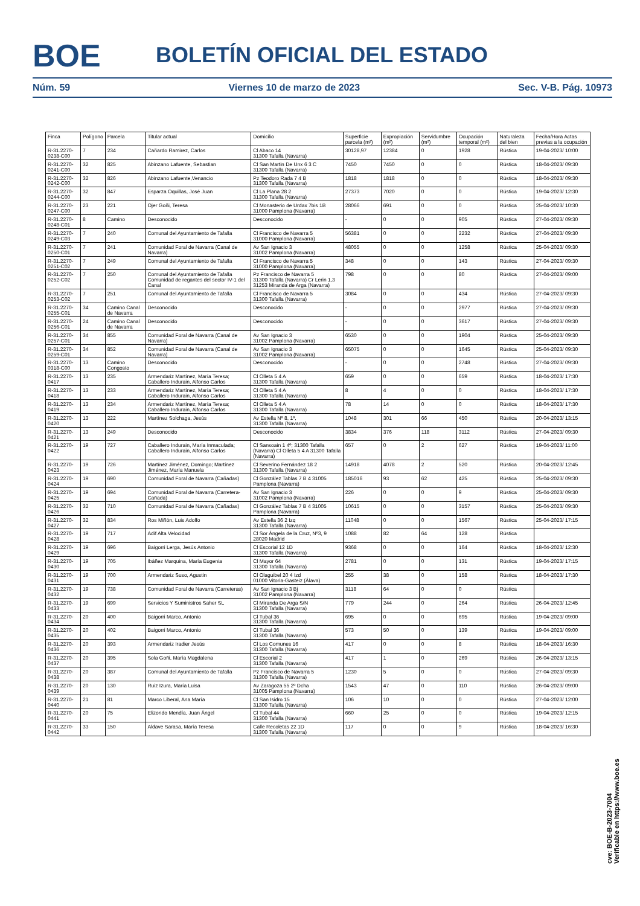BOE BOLETÍN OFICIAL DEL ESTADO
Núm. 59 Viernes 10 de marzo de 2023 Sec. V-B. Pág. 10973
| Finca | Polígono | Parcela | Titular actual | Domicilio | Superficie parcela (m²) | Expropiación (m²) | Servidumbre (m²) | Ocupación temporal (m²) | Naturaleza del bien | Fecha/Hora Actas previas a la ocupación |
| --- | --- | --- | --- | --- | --- | --- | --- | --- | --- | --- |
| R-31.2270-0238-C00 | 7 | 234 | Cañardo Ramirez, Carlos | Cl Abaco 14 31300 Tafalla (Navarra) | 30128,97 | 12384 | 0 | 1928 | Rústica | 19-04-2023/ 10:00 |
| R-31.2270-0241-C00 | 32 | 825 | Abinzano Lafuente, Sebastian | Cl San Martin De Unx 6 3 C 31300 Tafalla (Navarra) | 7450 | 7450 | 0 | 0 | Rústica | 18-04-2023/ 09:30 |
| R-31.2270-0242-C00 | 32 | 826 | Abinzano Lafuente,Venancio | Pz Teodoro Rada 7 4 B 31300 Tafalla (Navarra) | 1818 | 1818 | 0 | 0 | Rústica | 18-04-2023/ 09:30 |
| R-31.2270-0244-C00 | 32 | 847 | Esparza Oquillas, José Juan | Cl La Plana 28 2 31300 Tafalla (Navarra) | 27373 | 7020 | 0 | 0 | Rústica | 19-04-2023/ 12:30 |
| R-31.2270-0247-C00 | 23 | 221 | Ojer Goñi, Teresa | Cl Monasterio de Urdax 7bis 1B 31000 Pamplona (Navarra) | 28066 | 691 | 0 | 0 | Rústica | 25-04-2023/ 10:30 |
| R-31.2270-0248-C01 | 8 | Camino | Desconocido | Desconocido | - | 0 | 0 | 905 | Rústica | 27-04-2023/ 09:30 |
| R-31.2270-0249-C03 | 7 | 240 | Comunal del Ayuntamiento de Tafalla | Cl Francisco de Navarra 5 31000 Pamplona (Navarra) | 56381 | 0 | 0 | 2232 | Rústica | 27-04-2023/ 09:30 |
| R-31.2270-0250-C01 | 7 | 241 | Comunidad Foral de Navarra (Canal de Navarra) | Av San Ignacio 3 31002 Pamplona (Navarra) | 48055 | 0 | 0 | 1258 | Rústica | 25-04-2023/ 09:30 |
| R-31.2270-0251-C02 | 7 | 249 | Comunal del Ayuntamiento de Tafalla | Cl Francisco de Navarra 5 31000 Pamplona (Navarra) | 348 | 0 | 0 | 143 | Rústica | 27-04-2023/ 09:30 |
| R-31.2270-0252-C02 | 7 | 250 | Comunal del Ayuntamiento de Tafalla Comunidad de regantes del sector IV-1 del Canal | Pz Francisco de Navarra 5 31300 Tafalla (Navarra) Cr Lerin 1,3 31253 Miranda de Arga (Navarra) | 798 | 0 | 0 | 80 | Rústica | 27-04-2023/ 09:00 |
| R-31.2270-0253-C02 | 7 | 251 | Comunal del Ayuntamiento de Tafalla | Cl Francisco de Navarra 5 31300 Tafalla (Navarra) | 3084 | 0 | 0 | 434 | Rústica | 27-04-2023/ 09:30 |
| R-31.2270-0255-C01 | 34 | Camino Canal de Navarra | Desconocido | Desconocido | - | 0 | 0 | 2977 | Rústica | 27-04-2023/ 09:30 |
| R-31.2270-0256-C01 | 24 | Camino Canal de Navarra | Desconocido | Desconocido | - | 0 | 0 | 3617 | Rústica | 27-04-2023/ 09:30 |
| R-31.2270-0257-C01 | 34 | 855 | Comunidad Foral de Navarra (Canal de Navarra) | Av San Ignacio 3 31002 Pamplona (Navarra) | 6530 | 0 | 0 | 1904 | Rústica | 25-04-2023/ 09:30 |
| R-31.2270-0259-C01 | 34 | 852 | Comunidad Foral de Navarra (Canal de Navarra) | Av San Ignacio 3 31002 Pamplona (Navarra) | 65075 | 0 | 0 | 1645 | Rústica | 25-04-2023/ 09:30 |
| R-31.2270-0318-C00 | 13 | Camino Congosto | Desconocido | Desconocido | - | 0 | 0 | 2748 | Rústica | 27-04-2023/ 09:30 |
| R-31.2270-0417 | 13 | 235 | Armendariz Martínez, María Teresa; Caballero Indurain, Alfonso Carlos | Cl Olleta 5 4 A 31300 Tafalla (Navarra) | 659 | 0 | 0 | 659 | Rústica | 18-04-2023/ 17:30 |
| R-31.2270-0418 | 13 | 233 | Armendariz Martínez, María Teresa; Caballero Indurain, Alfonso Carlos | Cl Olleta 5 4 A 31300 Tafalla (Navarra) | 8 | 4 | 0 | 0 | Rústica | 18-04-2023/ 17:30 |
| R-31.2270-0419 | 13 | 234 | Armendariz Martínez, María Teresa; Caballero Indurain, Alfonso Carlos | Cl Olleta 5 4 A 31300 Tafalla (Navarra) | 78 | 14 | 0 | 0 | Rústica | 18-04-2023/ 17:30 |
| R-31.2270-0420 | 13 | 222 | Martínez Solchaga, Jesús | Av Estella Nº 8, 1º, 31300 Tafalla (Navarra) | 1048 | 301 | 66 | 450 | Rústica | 20-04-2023/ 13:15 |
| R-31.2270-0421 | 13 | 249 | Desconocido | Desconocido | 3834 | 376 | 118 | 3112 | Rústica | 27-04-2023/ 09:30 |
| R-31.2270-0422 | 19 | 727 | Caballero Indurain, María Inmaculada; Caballero Indurain, Alfonso Carlos | Cl Sansoain 1 4º; 31300 Tafalla (Navarra) Cl Olleta 5 4 A 31300 Tafalla (Navarra) | 657 | 0 | 2 | 627 | Rústica | 19-04-2023/ 11:00 |
| R-31.2270-0423 | 19 | 726 | Martínez Jiménez, Domingo; Martínez Jiménez, María Manuela | Cl Severino Fernández 18 2 31300 Tafalla (Navarra) | 14918 | 4078 | 2 | 520 | Rústica | 20-04-2023/ 12:45 |
| R-31.2270-0424 | 19 | 690 | Comunidad Foral de Navarra (Cañadas) | Cl González Tablas 7 B 4 31005 Pamplona (Navarra) | 185016 | 93 | 62 | 425 | Rústica | 25-04-2023/ 09:30 |
| R-31.2270-0425 | 19 | 694 | Comunidad Foral de Navarra (Carretera-Cañada) | Av San Ignacio 3 31002 Pamplona (Navarra) | 226 | 0 | 0 | 9 | Rústica | 25-04-2023/ 09:30 |
| R-31.2270-0426 | 32 | 710 | Comunidad Foral de Navarra (Cañadas) | Cl González Tablas 7 B 4 31005 Pamplona (Navarra) | 10615 | 0 | 0 | 3157 | Rústica | 25-04-2023/ 09:30 |
| R-31.2270-0427 | 32 | 834 | Ros Miñón, Luis Adolfo | Av Estella 36 2 Izq 31300 Tafalla (Navarra) | 11048 | 0 | 0 | 1567 | Rústica | 25-04-2023/ 17:15 |
| R-31.2270-0428 | 19 | 717 | Adif Alta Velocidad | Cl Sor Ángela de la Cruz, Nº3, 9 28020 Madrid | 1088 | 82 | 64 | 128 | Rústica | |
| R-31.2270-0429 | 19 | 696 | Baigorri Lerga, Jesús Antonio | Cl Escorial 12 1D 31300 Tafalla (Navarra) | 9368 | 0 | 0 | 164 | Rústica | 18-04-2023/ 12:30 |
| R-31.2270-0430 | 19 | 705 | Ibáñez Marquina, María Eugenia | Cl Mayor 64 31300 Tafalla (Navarra) | 2781 | 0 | 0 | 131 | Rústica | 19-04-2023/ 17:15 |
| R-31.2270-0431 | 19 | 700 | Armendariz Suso, Agustin | Cl Olaguibel 20 4 Izd 01000 Vitoria-Gasteiz (Álava) | 255 | 38 | 0 | 158 | Rústica | 18-04-2023/ 17:30 |
| R-31.2270-0432 | 19 | 738 | Comunidad Foral de Navarra (Carreteras) | Av San Ignacio 3 Bj 31002 Pamplona (Navarra) | 3118 | 64 | 0 | 0 | Rústica | |
| R-31.2270-0433 | 19 | 699 | Servicios Y Suministros Saher SL | Cl Miranda De Arga S/N 31300 Tafalla (Navarra) | 779 | 244 | 0 | 264 | Rústica | 26-04-2023/ 12:45 |
| R-31.2270-0434 | 20 | 400 | Baigorri Marco, Antonio | Cl Tubal 36 31300 Tafalla (Navarra) | 695 | 0 | 0 | 695 | Rústica | 19-04-2023/ 09:00 |
| R-31.2270-0435 | 20 | 402 | Baigorri Marco, Antonio | Cl Tubal 36 31300 Tafalla (Navarra) | 573 | 50 | 0 | 139 | Rústica | 19-04-2023/ 09:00 |
| R-31.2270-0436 | 20 | 393 | Armendariz Iradier Jesús | Cl Los Comunes 16 31300 Tafalla (Navarra) | 417 | 0 | 0 | 8 | Rústica | 18-04-2023/ 16:30 |
| R-31.2270-0437 | 20 | 395 | Sola Goñi, María Magdalena | Cl Escorial 2 31300 Tafalla (Navarra) | 417 | 1 | 0 | 269 | Rústica | 26-04-2023/ 13:15 |
| R-31.2270-0438 | 20 | 387 | Comunal del Ayuntamiento de Tafalla | Pz Francisco de Navarra 5 31300 Tafalla (Navarra) | 1230 | 5 | 0 | 0 | Rústica | 27-04-2023/ 09:30 |
| R-31.2270-0439 | 20 | 130 | Ruiz Izura, María Luisa | Av Zaragoza 55 2º Dcha 31005 Pamplona (Navarra) | 1543 | 47 | 0 | 110 | Rústica | 26-04-2023/ 09:00 |
| R-31.2270-0440 | 21 | 81 | Marco Liberal, Ana María | Cl San Isidro 15 31300 Tafalla (Navarra) | 106 | 10 | 0 | 0 | Rústica | 27-04-2023/ 12:00 |
| R-31.2270-0441 | 20 | 75 | Elizondo Mendía, Juan Ángel | Cl Tubal 44 31300 Tafalla (Navarra) | 660 | 25 | 0 | 0 | Rústica | 19-04-2023/ 12:15 |
| R-31.2270-0442 | 33 | 150 | Aldave Sarasa, María Teresa | Calle Recoletas 22 1D 31300 Tafalla (Navarra) | 117 | 0 | 0 | 9 | Rústica | 18-04-2023/ 16:30 |
cve: BOE-B-2023-7004
Verificable en https://www.boe.es